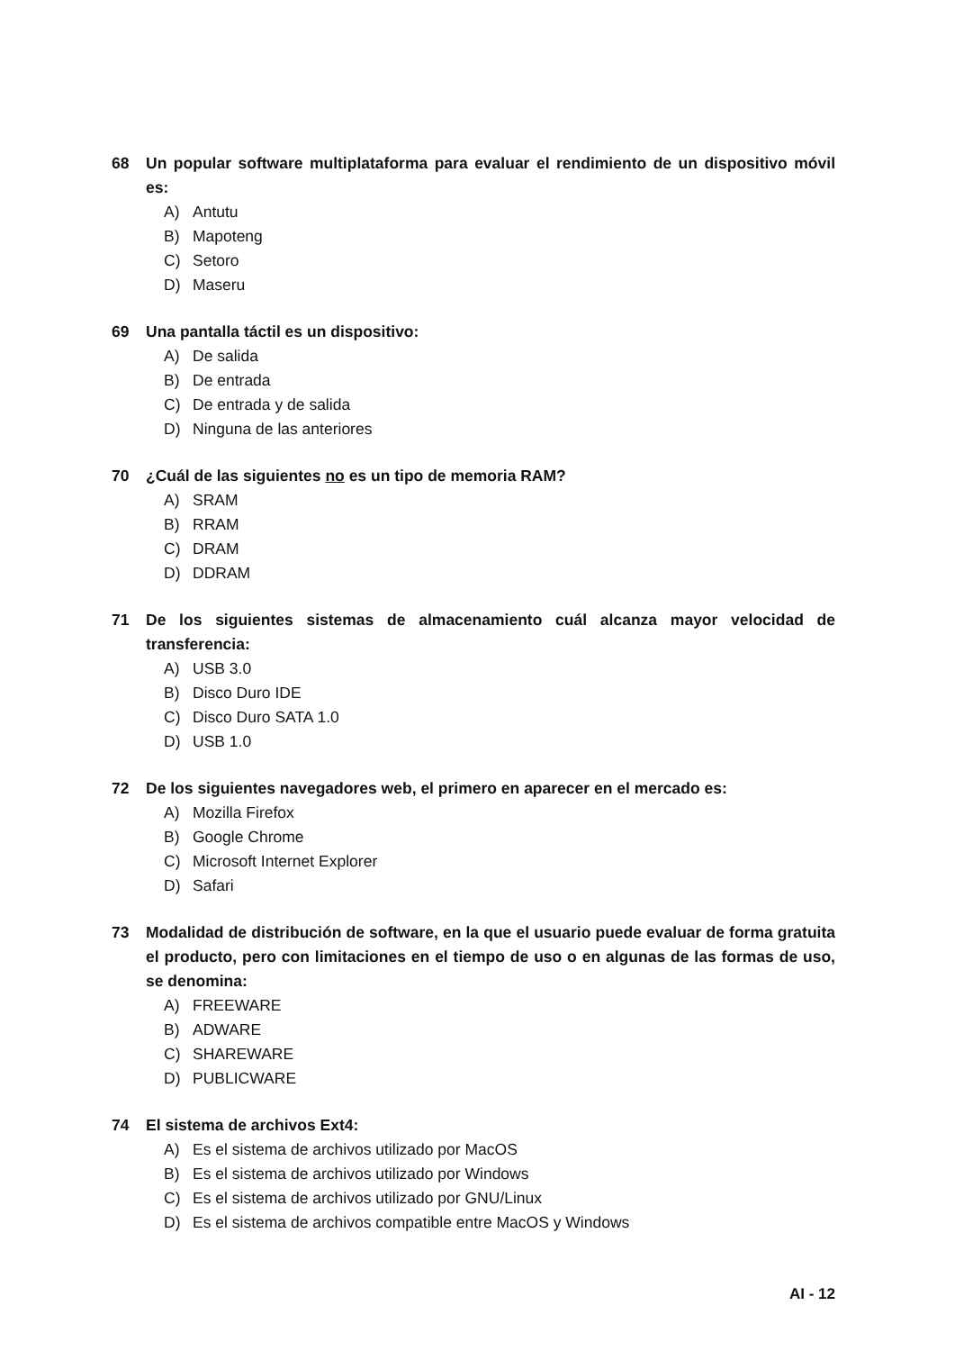68 Un popular software multiplataforma para evaluar el rendimiento de un dispositivo móvil es:
A) Antutu
B) Mapoteng
C) Setoro
D) Maseru
69 Una pantalla táctil es un dispositivo:
A) De salida
B) De entrada
C) De entrada y de salida
D) Ninguna de las anteriores
70 ¿Cuál de las siguientes no es un tipo de memoria RAM?
A) SRAM
B) RRAM
C) DRAM
D) DDRAM
71 De los siguientes sistemas de almacenamiento cuál alcanza mayor velocidad de transferencia:
A) USB 3.0
B) Disco Duro IDE
C) Disco Duro SATA 1.0
D) USB 1.0
72 De los siguientes navegadores web, el primero en aparecer en el mercado es:
A) Mozilla Firefox
B) Google Chrome
C) Microsoft Internet Explorer
D) Safari
73 Modalidad de distribución de software, en la que el usuario puede evaluar de forma gratuita el producto, pero con limitaciones en el tiempo de uso o en algunas de las formas de uso, se denomina:
A) FREEWARE
B) ADWARE
C) SHAREWARE
D) PUBLICWARE
74 El sistema de archivos Ext4:
A) Es el sistema de archivos utilizado por MacOS
B) Es el sistema de archivos utilizado por Windows
C) Es el sistema de archivos utilizado por GNU/Linux
D) Es el sistema de archivos compatible entre MacOS y Windows
AI - 12